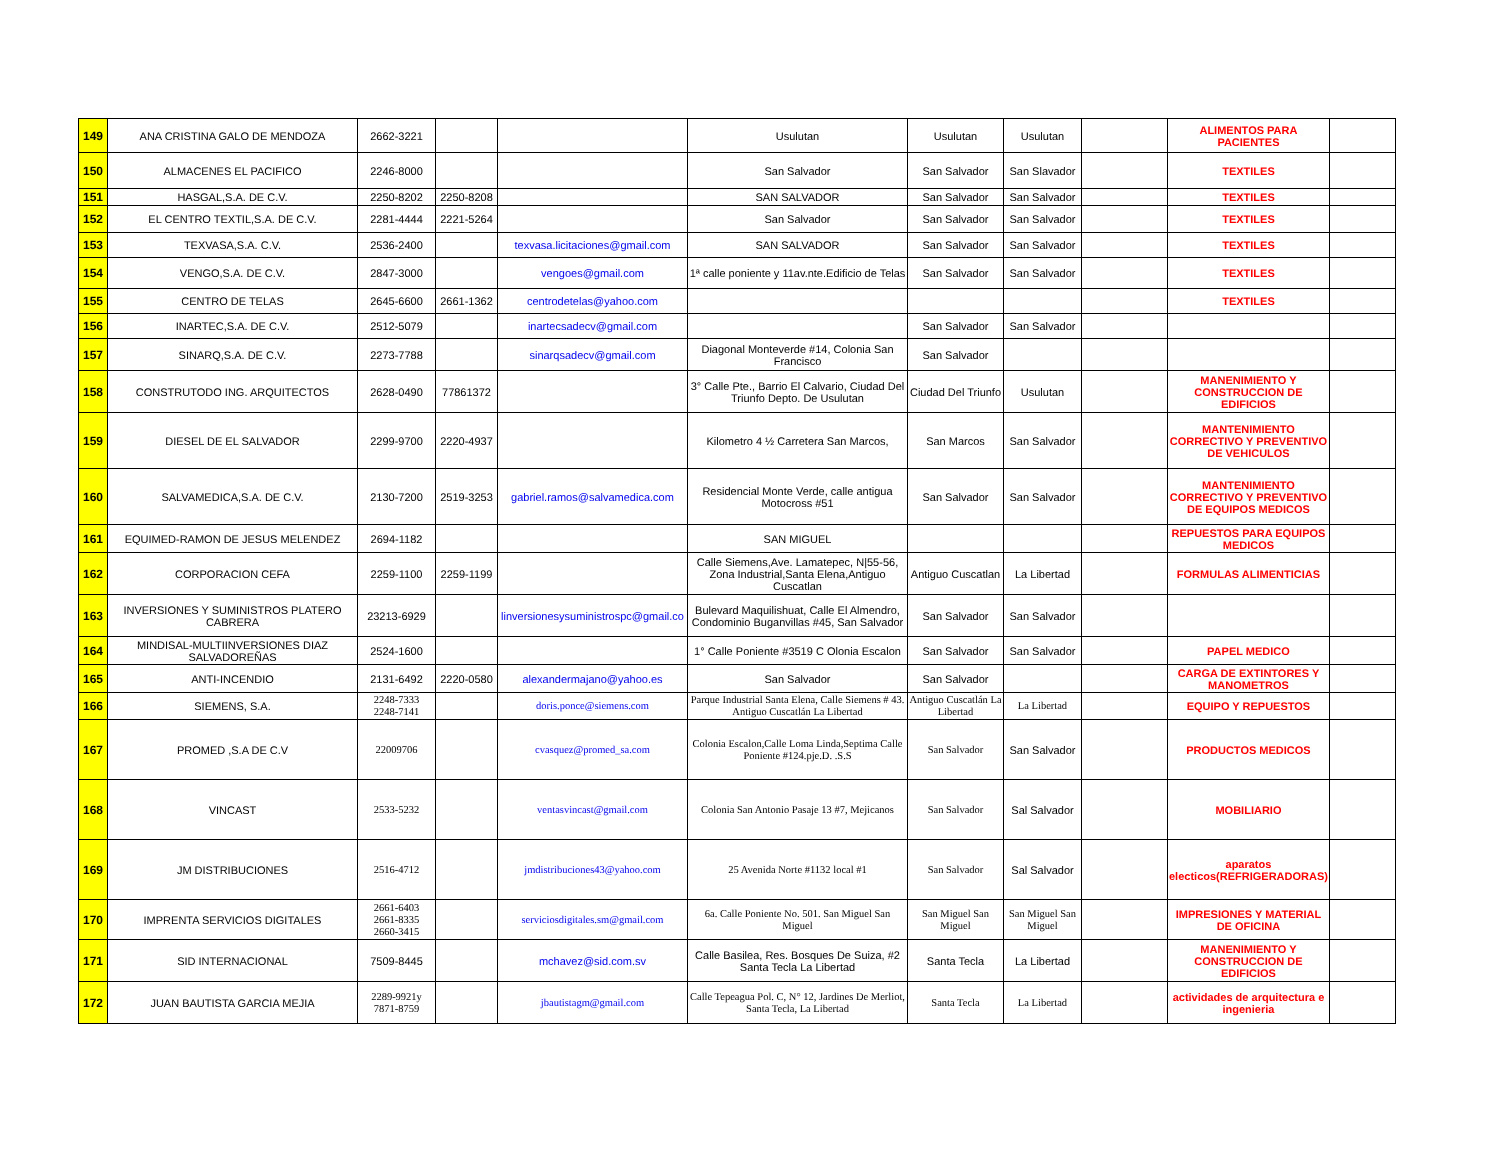| 149 | ANA CRISTINA GALO DE MENDOZA | 2662-3221 | | | Usulutan | Usulutan | Usulutan | | ALIMENTOS PARA PACIENTES | |
| 150 | ALMACENES EL PACIFICO | 2246-8000 | | | San Salvador | San Salvador | San Slavador | | TEXTILES | |
| 151 | HASGAL,S.A. DE C.V. | 2250-8202 | 2250-8208 | | SAN SALVADOR | San Salvador | San Salvador | | TEXTILES | |
| 152 | EL CENTRO TEXTIL,S.A. DE C.V. | 2281-4444 | 2221-5264 | | San Salvador | San Salvador | San Salvador | | TEXTILES | |
| 153 | TEXVASA,S.A. C.V. | 2536-2400 | | texvasa.licitaciones@gmail.com | SAN SALVADOR | San Salvador | San Salvador | | TEXTILES | |
| 154 | VENGO,S.A. DE C.V. | 2847-3000 | | vengoes@gmail.com | 1ª calle poniente y 11av.nte.Edificio de Telas | San Salvador | San Salvador | | TEXTILES | |
| 155 | CENTRO DE TELAS | 2645-6600 | 2661-1362 | centrodetelas@yahoo.com | | | | | TEXTILES | |
| 156 | INARTEC,S.A. DE C.V. | 2512-5079 | | inartecsadecv@gmail.com | | San Salvador | San Salvador | | | |
| 157 | SINARQ,S.A. DE C.V. | 2273-7788 | | sinarqsadecv@gmail.com | Diagonal Monteverde #14, Colonia San Francisco | San Salvador | | | | |
| 158 | CONSTRUTODO ING. ARQUITECTOS | 2628-0490 | 77861372 | | 3° Calle Pte., Barrio El Calvario, Ciudad Del Triunfo Depto. De Usulutan | Ciudad Del Triunfo | Usulutan | | MANENIMIENTO Y CONSTRUCCION DE EDIFICIOS | |
| 159 | DIESEL DE EL SALVADOR | 2299-9700 | 2220-4937 | | Kilometro 4 ½ Carretera San Marcos, | San Marcos | San Salvador | | MANTENIMIENTO CORRECTIVO Y PREVENTIVO DE VEHICULOS | |
| 160 | SALVAMEDICA,S.A. DE C.V. | 2130-7200 | 2519-3253 | gabriel.ramos@salvamedica.com | Residencial Monte Verde, calle antigua Motocross #51 | San Salvador | San Salvador | | MANTENIMIENTO CORRECTIVO Y PREVENTIVO DE EQUIPOS MEDICOS | |
| 161 | EQUIMED-RAMON DE JESUS MELENDEZ | 2694-1182 | | | SAN MIGUEL | | | | REPUESTOS PARA EQUIPOS MEDICOS | |
| 162 | CORPORACION CEFA | 2259-1100 | 2259-1199 | | Calle Siemens,Ave. Lamatepec, N/55-56, Zona Industrial,Santa Elena,Antiguo Cuscatlan | Antiguo Cuscatlan | La Libertad | | FORMULAS ALIMENTICIAS | |
| 163 | INVERSIONES Y SUMINISTROS PLATERO CABRERA | 23213-6929 | | linversionesysuministrospc@gmail.co | Bulevard Maquilishuat, Calle El Almendro, Condominio Buganvillas #45, San Salvador | San Salvador | San Salvador | | | |
| 164 | MINDISAL-MULTIINVERSIONES DIAZ SALVADOREÑAS | 2524-1600 | | | 1° Calle Poniente #3519 C Olonia Escalon | San Salvador | San Salvador | | PAPEL MEDICO | |
| 165 | ANTI-INCENDIO | 2131-6492 | 2220-0580 | alexandermajano@yahoo.es | San Salvador | San Salvador | | | CARGA DE EXTINTORES Y MANOMETROS | |
| 166 | SIEMENS, S.A. | 2248-7333 2248-7141 | | doris.ponce@siemens.com | Parque Industrial Santa Elena, Calle Siemens # 43. Antiguo Cuscatlán La Libertad | Antiguo Cuscatlán La Libertad | La Libertad | | EQUIPO Y REPUESTOS | |
| 167 | PROMED ,S.A DE C.V | 22009706 | | cvasquez@promed_sa.com | Colonia Escalon,Calle Loma Linda,Septima Calle Poniente #124.pje.D. .S.S | San Salvador | San Salvador | | PRODUCTOS MEDICOS | |
| 168 | VINCAST | 2533-5232 | | ventasvincast@gmail.com | Colonia San Antonio Pasaje 13 #7, Mejicanos | San Salvador | Sal Salvador | | MOBILIARIO | |
| 169 | JM DISTRIBUCIONES | 2516-4712 | | jmdistribuciones43@yahoo.com | 25 Avenida Norte #1132 local #1 | San Salvador | Sal Salvador | | aparatos electicos(REFRIGERADORAS) | |
| 170 | IMPRENTA SERVICIOS DIGITALES | 2661-6403 2661-8335 2660-3415 | | serviciosdigitales.sm@gmail.com | 6a. Calle Poniente No. 501. San Miguel San Miguel | San Miguel San Miguel | San Miguel San Miguel | | IMPRESIONES Y MATERIAL DE OFICINA | |
| 171 | SID INTERNACIONAL | 7509-8445 | | mchavez@sid.com.sv | Calle Basilea, Res. Bosques De Suiza, #2 Santa Tecla La Libertad | Santa Tecla | La Libertad | | MANENIMIENTO Y CONSTRUCCION DE EDIFICIOS | |
| 172 | JUAN BAUTISTA GARCIA MEJIA | 2289-9921y 7871-8759 | | jbautistagm@gmail.com | Calle Tepeagua Pol. C, N° 12, Jardines De Merliot, Santa Tecla, La Libertad | Santa Tecla | La Libertad | | actividades de arquitectura e ingenieria | |